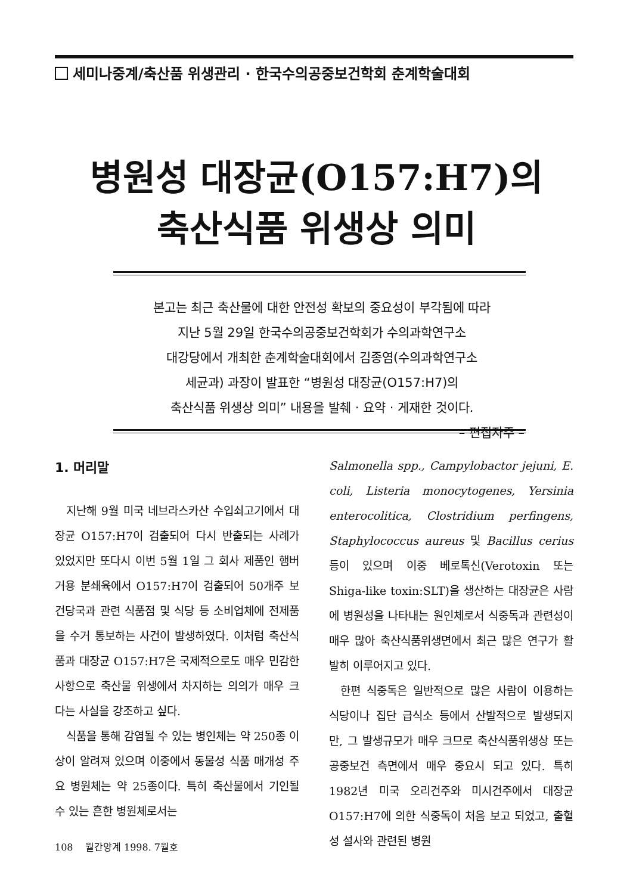세미나중계/축산품 위생관리 · 한국수의공중보건학회 춘계학술대회
병원성 대장균(O157:H7)의
축산식품 위생상 의미
본고는 최근 축산물에 대한 안전성 확보의 중요성이 부각됨에 따라
지난 5월 29일 한국수의공중보건학회가 수의과학연구소
대강당에서 개최한 춘계학술대회에서 김종염(수의과학연구소
세균과) 과장이 발표한 “병원성 대장균(O157:H7)의
축산식품 위생상 의미” 내용을 발췌 · 요약 · 게재한 것이다.
– 편집자주 –
1. 머리말
지난해 9월 미국 네브라스카산 수입쇠고기에서 대장균 O157:H7이 검출되어 다시 반출되는 사례가 있었지만 또다시 이번 5월 1일 그 회사 제품인 햄버거용 분쇄육에서 O157:H7이 검출되어 50개주 보건당국과 관련 식품점 및 식당 등 소비업체에 전제품을 수거 통보하는 사건이 발생하였다. 이처럼 축산식품과 대장균 O157:H7은 국제적으로도 매우 민감한 사항으로 축산물 위생에서 차지하는 의의가 매우 크다는 사실을 강조하고 싶다.
식품을 통해 감염될 수 있는 병인체는 약 250종 이상이 알려져 있으며 이중에서 동물성 식품 매개성 주요 병원체는 약 25종이다. 특히 축산물에서 기인될 수 있는 흔한 병원체로서는
Salmonella spp., Campylobactor jejuni, E. coli, Listeria monocytogenes, Yersinia enterocolitica, Clostridium perfingens, Staphylococcus aureus 및 Bacillus cerius 등이 있으며 이중 베로톡신(Verotoxin 또는 Shiga-like toxin:SLT)을 생산하는 대장균은 사람에 병원성을 나타내는 원인체로서 식중독과 관련성이 매우 많아 축산식품위생면에서 최근 많은 연구가 활발히 이루어지고 있다.
한편 식중독은 일반적으로 많은 사람이 이용하는 식당이나 집단 급식소 등에서 산발적으로 발생되지만, 그 발생규모가 매우 크므로 축산식품위생상 또는 공중보건 측면에서 매우 중요시 되고 있다. 특히 1982년 미국 오리건주와 미시건주에서 대장균 O157:H7에 의한 식중독이 처음 보고 되었고, 출혈성 설사와 관련된 병원
108 월간양계 1998. 7월호